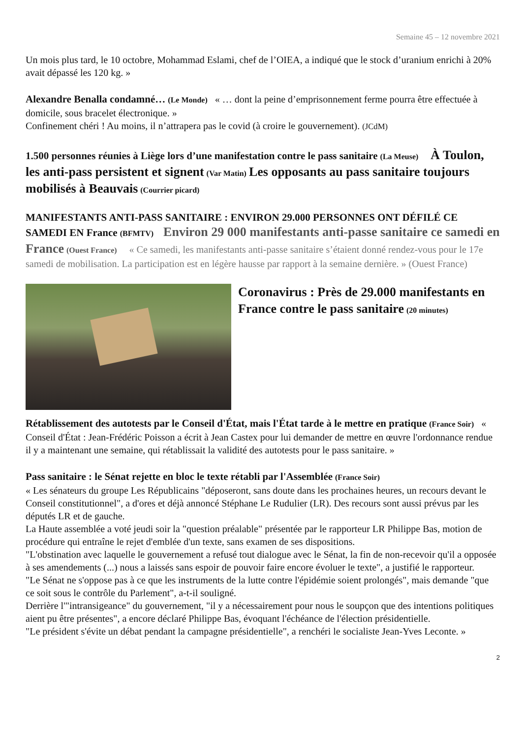Semaine 45 – 12 novembre 2021
Un mois plus tard, le 10 octobre, Mohammad Eslami, chef de l’OIEA, a indiqué que le stock d’uranium enrichi à 20% avait dépassé les 120 kg. »
Alexandre Benalla condamné… (Le Monde) « … dont la peine d’emprisonnement ferme pourra être effectuée à domicile, sous bracelet électronique. »
Confinement chéri ! Au moins, il n’attrapera pas le covid (à croire le gouvernement). (JCdM)
1.500 personnes réunies à Liège lors d’une manifestation contre le pass sanitaire (La Meuse) À Toulon, les anti-pass persistent et signent (Var Matin) Les opposants au pass sanitaire toujours mobilisés à Beauvais (Courrier picard)
MANIFESTANTS ANTI-PASS SANITAIRE : ENVIRON 29.000 PERSONNES ONT DÉFILÉ CE SAMEDI EN France (BFMTV) Environ 29 000 manifestants anti-passe sanitaire ce samedi en France (Ouest France) « Ce samedi, les manifestants anti-passe sanitaire s’étaient donné rendez-vous pour le 17e samedi de mobilisation. La participation est en légère hausse par rapport à la semaine dernière. » (Ouest France)
Coronavirus : Près de 29.000 manifestants en France contre le pass sanitaire (20 minutes)
Rétablissement des autotests par le Conseil d'État, mais l'État tarde à le mettre en pratique (France Soir) « Conseil d'État : Jean-Frédéric Poisson a écrit à Jean Castex pour lui demander de mettre en œuvre l'ordonnance rendue il y a maintenant une semaine, qui rétablissait la validité des autotests pour le pass sanitaire. »
Pass sanitaire : le Sénat rejette en bloc le texte rétabli par l'Assemblée (France Soir)
« Les sénateurs du groupe Les Républicains "déposeront, sans doute dans les prochaines heures, un recours devant le Conseil constitutionnel", a d'ores et déjà annoncé Stéphane Le Rudulier (LR). Des recours sont aussi prévus par les députés LR et de gauche.
La Haute assemblée a voté jeudi soir la "question préalable" présentée par le rapporteur LR Philippe Bas, motion de procédure qui entraîne le rejet d'emblée d'un texte, sans examen de ses dispositions.
"L'obstination avec laquelle le gouvernement a refusé tout dialogue avec le Sénat, la fin de non-recevoir qu'il a opposée à ses amendements (...) nous a laissés sans espoir de pouvoir faire encore évoluer le texte", a justifié le rapporteur.
"Le Sénat ne s'oppose pas à ce que les instruments de la lutte contre l'épidémie soient prolongés", mais demande "que ce soit sous le contrôle du Parlement", a-t-il souligné.
Derrière l'"intransigeance" du gouvernement, "il y a nécessairement pour nous le soupçon que des intentions politiques aient pu être présentes", a encore déclaré Philippe Bas, évoquant l'échéance de l'élection présidentielle.
"Le président s'évite un débat pendant la campagne présidentielle", a renchéri le socialiste Jean-Yves Leconte. »
2